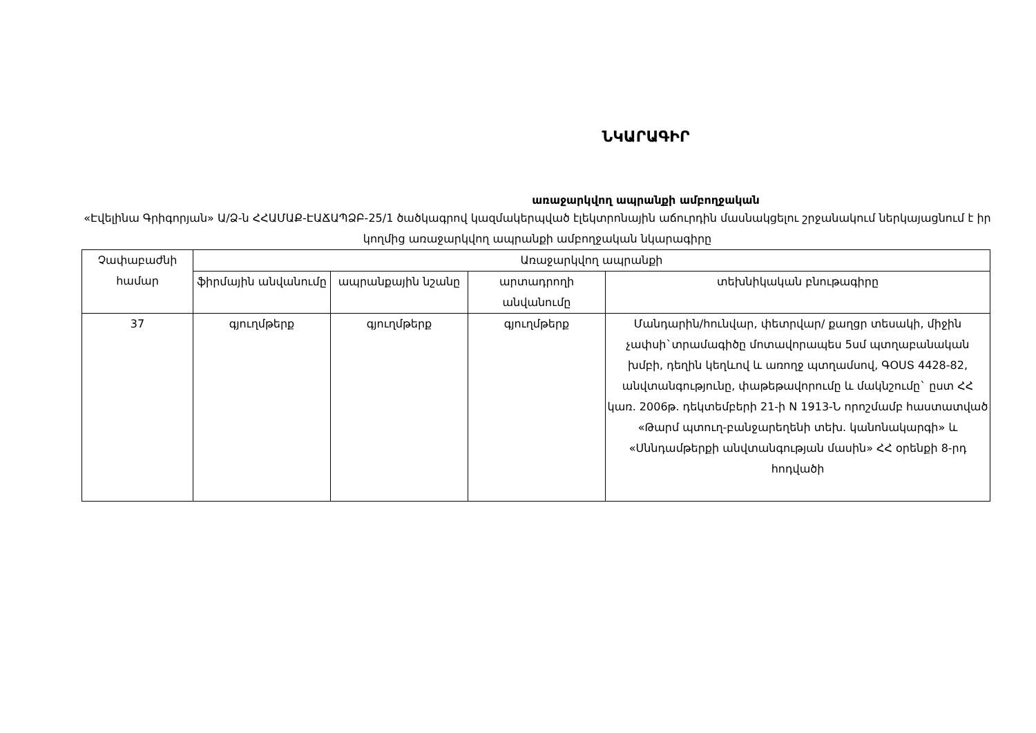ՆԿԱՐԱԳԻՐ
առաջարկվող ապրանքի ամբողջական
«Էվելինա Գրիգորյան» Ա/Ձ-ն ՀՀԱՄԱՔ-ԷԱՃԱՊՁԲ-25/1 ծածկագրով կազմակերպված էլեկտրոնային աճուրդին մասնակցելու շրջանակում ներկայացնում է իր կողմից առաջարկվող ապրանքի ամբողջական նկարագիրը
| Չափաբաժնի համար | Առաջարկվող ապրանքի | | | |
| --- | --- | --- | --- | --- |
| | ֆիրմային անվանումը | ապրանքային նշանը | արտադրողի անվանումը | տեխնիկական բնութագիրը |
| 37 | գյուղմթերք | գյուղմթերք | գյուղմթերք | Մանդարին/հունվար, փետրվար/ քաղցր տեսակի, միջին չափսի`տրամագիծը մոտավորապես 5սմ պտղաբանական խմբի, դեղին կեղևով և առողջ պտղամսով, ԳՕՍՏ 4428-82, անվտանգությունը, փաթեթավորումը և մակնշումը` ըստ ՀՀ կառ. 2006թ. դեկտեմբերի 21-ի N 1913-Ն որոշմամբ հաստատված «Թարմ պտուղ-բանջարեղենի տեխ. կանոնակարգի» և «Սննդամթերքի անվտանգության մասին» ՀՀ օրենքի 8-րդ հոդվածի |